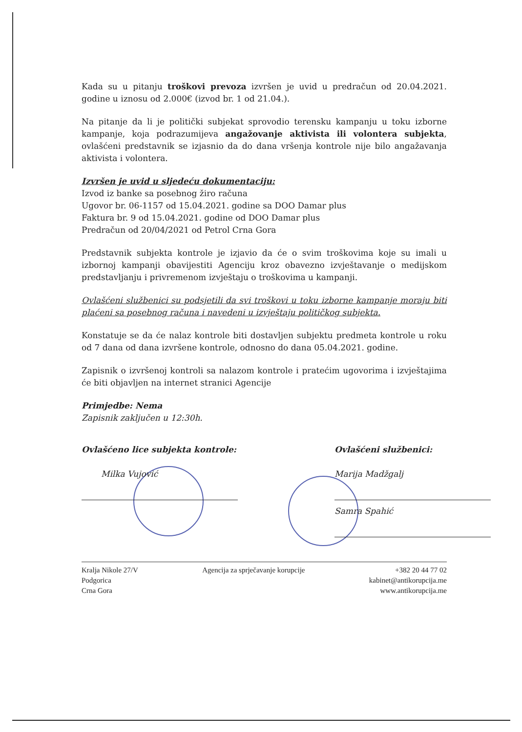Kada su u pitanju troškovi prevoza izvršen je uvid u predračun od 20.04.2021. godine u iznosu od 2.000€ (izvod br. 1 od 21.04.).
Na pitanje da li je politički subjekat sprovodio terensku kampanju u toku izborne kampanje, koja podrazumijeva angažovanje aktivista ili volontera subjekta, ovlašćeni predstavnik se izjasnio da do dana vršenja kontrole nije bilo angažavanja aktivista i volontera.
Izvršen je uvid u sljedeću dokumentaciju:
Izvod iz banke sa posebnog žiro računa
Ugovor br. 06-1157 od 15.04.2021. godine sa DOO Damar plus
Faktura br. 9 od 15.04.2021. godine od DOO Damar plus
Predračun od 20/04/2021 od Petrol Crna Gora
Predstavnik subjekta kontrole je izjavio da će o svim troškovima koje su imali u izbornoj kampanji obavijestiti Agenciju kroz obavezno izvještavanje o medijskom predstavljanju i privremenom izvještaju o troškovima u kampanji.
Ovlašćeni službenici su podsjetili da svi troškovi u toku izborne kampanje moraju biti plaćeni sa posebnog računa i navedeni u izvještaju političkog subjekta.
Konstatuje se da će nalaz kontrole biti dostavljen subjektu predmeta kontrole u roku od 7 dana od dana izvršene kontrole, odnosno do dana 05.04.2021. godine.
Zapisnik o izvršenoj kontroli sa nalazom kontrole i pratećim ugovorima i izvještajima će biti objavljen na internet stranici Agencije
Primjedbe: Nema
Zapisnik zaključen u 12:30h.
Ovlašćeno lice subjekta kontrole:
Milka Vujović
Ovlašćeni službenici:
Marija Madžgalj
Samra Spahić
Kralja Nikole 27/V
Podgorica
Crna Gora
Agencija za sprječavanje korupcije
+382 20 44 77 02
kabinet@antikorupcija.me
www.antikorupcija.me